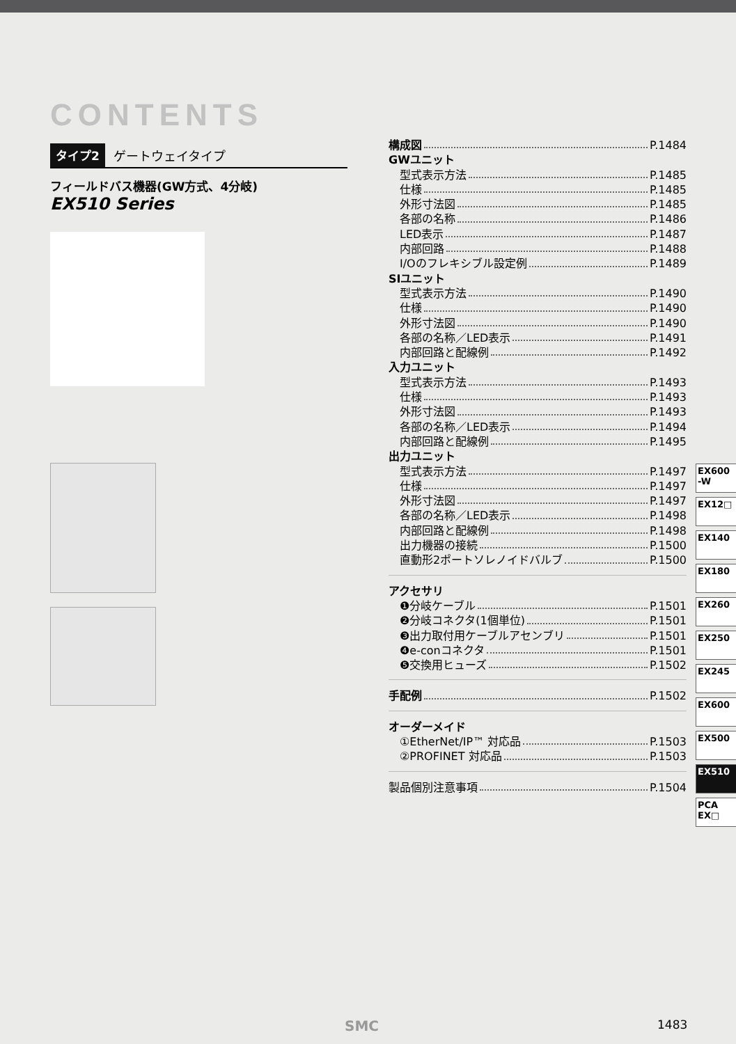CONTENTS
タイプ2 ゲートウェイタイプ
フィールドバス機器(GW方式、4分岐)
EX510 Series
構成図 P.1484
GWユニット
型式表示方法 P.1485
仕様 P.1485
外形寸法図 P.1485
各部の名称 P.1486
LED表示 P.1487
内部回路 P.1488
I/Oのフレキシブル設定例 P.1489
SIユニット
型式表示方法 P.1490
仕様 P.1490
外形寸法図 P.1490
各部の名称／LED表示 P.1491
内部回路と配線例 P.1492
入力ユニット
型式表示方法 P.1493
仕様 P.1493
外形寸法図 P.1493
各部の名称／LED表示 P.1494
内部回路と配線例 P.1495
出力ユニット
型式表示方法 P.1497
仕様 P.1497
外形寸法図 P.1497
各部の名称／LED表示 P.1498
内部回路と配線例 P.1498
出力機器の接続 P.1500
直動形2ポートソレノイドバルブ P.1500
アクセサリ
❶分岐ケーブル P.1501
❷分岐コネクタ(1個単位) P.1501
❸出力取付用ケーブルアセンブリ P.1501
❹e-conコネクタ P.1501
❺交換用ヒューズ P.1502
手配例 P.1502
オーダーメイド
①EtherNet/IP™ 対応品 P.1503
②PROFINET 対応品 P.1503
製品個別注意事項 P.1504
EX600
-W
EX12□
EX140
EX180
EX260
EX250
EX245
EX600
EX500
EX510
PCA
EX□
SMC 1483